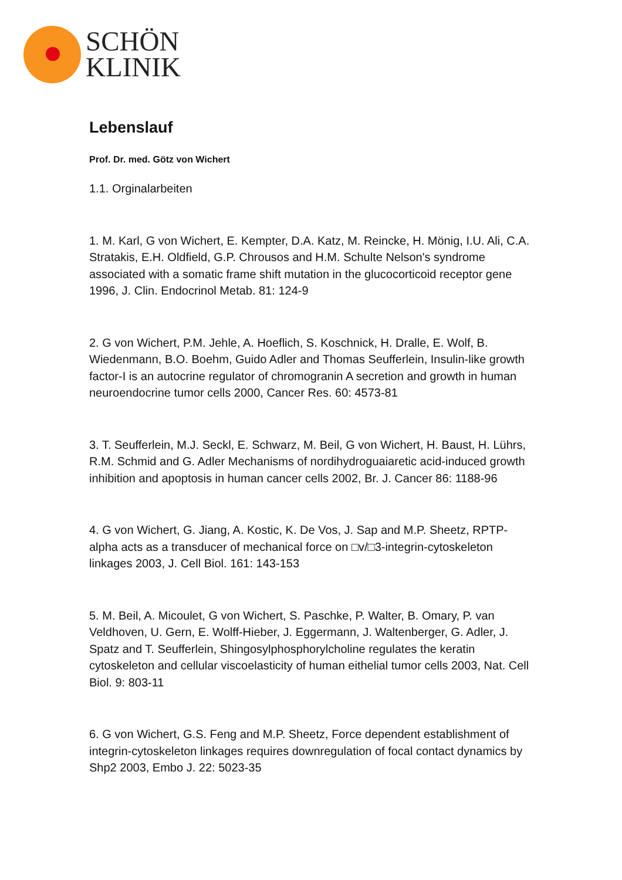SCHÖN
KLINIK
Lebenslauf
Prof. Dr. med. Götz von Wichert
1.1. Orginalarbeiten
1. M. Karl, G von Wichert, E. Kempter, D.A. Katz, M. Reincke, H. Mönig, I.U. Ali, C.A. Stratakis, E.H. Oldfield, G.P. Chrousos and H.M. Schulte Nelson's syndrome associated with a somatic frame shift mutation in the glucocorticoid receptor gene 1996, J. Clin. Endocrinol Metab. 81: 124-9
2. G von Wichert, P.M. Jehle, A. Hoeflich, S. Koschnick, H. Dralle, E. Wolf, B. Wiedenmann, B.O. Boehm, Guido Adler and Thomas Seufferlein, Insulin-like growth factor-I is an autocrine regulator of chromogranin A secretion and growth in human neuroendocrine tumor cells 2000, Cancer Res. 60: 4573-81
3. T. Seufferlein, M.J. Seckl, E. Schwarz, M. Beil, G von Wichert, H. Baust, H. Lührs, R.M. Schmid and G. Adler Mechanisms of nordihydroguaiaretic acid-induced growth inhibition and apoptosis in human cancer cells 2002, Br. J. Cancer 86: 1188-96
4. G von Wichert, G. Jiang, A. Kostic, K. De Vos, J. Sap and M.P. Sheetz, RPTP-alpha acts as a transducer of mechanical force on □v/□3-integrin-cytoskeleton linkages 2003, J. Cell Biol. 161: 143-153
5. M. Beil, A. Micoulet, G von Wichert, S. Paschke, P. Walter, B. Omary, P. van Veldhoven, U. Gern, E. Wolff-Hieber, J. Eggermann, J. Waltenberger, G. Adler, J. Spatz and T. Seufferlein, Shingosylphosphorylcholine regulates the keratin cytoskeleton and cellular viscoelasticity of human eithelial tumor cells 2003, Nat. Cell Biol. 9: 803-11
6. G von Wichert, G.S. Feng and M.P. Sheetz, Force dependent establishment of integrin-cytoskeleton linkages requires downregulation of focal contact dynamics by Shp2 2003, Embo J. 22: 5023-35